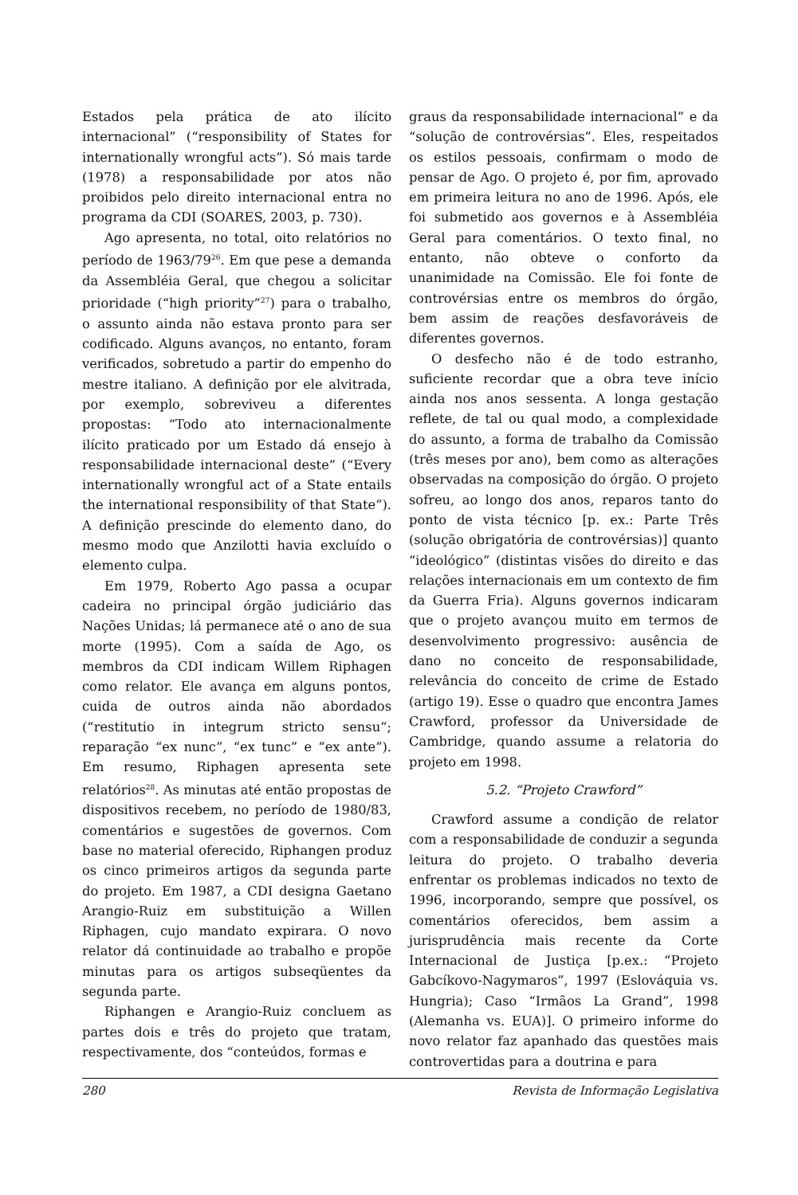Estados pela prática de ato ilícito internacional” (“responsibility of States for internationally wrongful acts”). Só mais tarde (1978) a responsabilidade por atos não proibidos pelo direito internacional entra no programa da CDI (SOARES, 2003, p. 730).
Ago apresenta, no total, oito relatórios no período de 1963/79<sup>26</sup>. Em que pese a demanda da Assembléia Geral, que chegou a solicitar prioridade (“high priority”<sup>27</sup>) para o trabalho, o assunto ainda não estava pronto para ser codificado. Alguns avanços, no entanto, foram verificados, sobretudo a partir do empenho do mestre italiano. A definição por ele alvitrada, por exemplo, sobreviveu a diferentes propostas: “Todo ato internacionalmente ilícito praticado por um Estado dá ensejo à responsabilidade internacional deste” (“Every internationally wrongful act of a State entails the international responsibility of that State”). A definição prescinde do elemento dano, do mesmo modo que Anzilotti havia excluído o elemento culpa.
Em 1979, Roberto Ago passa a ocupar cadeira no principal órgão judiciário das Nações Unidas; lá permanece até o ano de sua morte (1995). Com a saída de Ago, os membros da CDI indicam Willem Riphagen como relator. Ele avança em alguns pontos, cuida de outros ainda não abordados (“restitutio in integrum stricto sensu”; reparação “ex nunc”, “ex tunc” e “ex ante”). Em resumo, Riphagen apresenta sete relatórios<sup>28</sup>. As minutas até então propostas de dispositivos recebem, no período de 1980/83, comentários e sugestões de governos. Com base no material oferecido, Riphangen produz os cinco primeiros artigos da segunda parte do projeto. Em 1987, a CDI designa Gaetano Arangio-Ruiz em substituição a Willen Riphagen, cujo mandato expirara. O novo relator dá continuidade ao trabalho e propõe minutas para os artigos subseqüentes da segunda parte.
Riphangen e Arangio-Ruiz concluem as partes dois e três do projeto que tratam, respectivamente, dos “conteúdos, formas e
graus da responsabilidade internacional” e da “solução de controvérsias”. Eles, respeitados os estilos pessoais, confirmam o modo de pensar de Ago. O projeto é, por fim, aprovado em primeira leitura no ano de 1996. Após, ele foi submetido aos governos e à Assembléia Geral para comentários. O texto final, no entanto, não obteve o conforto da unanimidade na Comissão. Ele foi fonte de controvérsias entre os membros do órgão, bem assim de reações desfavoráveis de diferentes governos.
O desfecho não é de todo estranho, suficiente recordar que a obra teve início ainda nos anos sessenta. A longa gestação reflete, de tal ou qual modo, a complexidade do assunto, a forma de trabalho da Comissão (três meses por ano), bem como as alterações observadas na composição do órgão. O projeto sofreu, ao longo dos anos, reparos tanto do ponto de vista técnico [p. ex.: Parte Três (solução obrigatória de controvérsias)] quanto “ideológico” (distintas visões do direito e das relações internacionais em um contexto de fim da Guerra Fria). Alguns governos indicaram que o projeto avançou muito em termos de desenvolvimento progressivo: ausência de dano no conceito de responsabilidade, relevância do conceito de crime de Estado (artigo 19). Esse o quadro que encontra James Crawford, professor da Universidade de Cambridge, quando assume a relatoria do projeto em 1998.
5.2. “Projeto Crawford”
Crawford assume a condição de relator com a responsabilidade de conduzir a segunda leitura do projeto. O trabalho deveria enfrentar os problemas indicados no texto de 1996, incorporando, sempre que possível, os comentários oferecidos, bem assim a jurisprudência mais recente da Corte Internacional de Justiça [p.ex.: “Projeto Gabcíkovo-Nagymaros”, 1997 (Eslováquia vs. Hungria); Caso “Irmãos La Grand”, 1998 (Alemanha vs. EUA)]. O primeiro informe do novo relator faz apanhado das questões mais controvertidas para a doutrina e para
280 Revista de Informação Legislativa